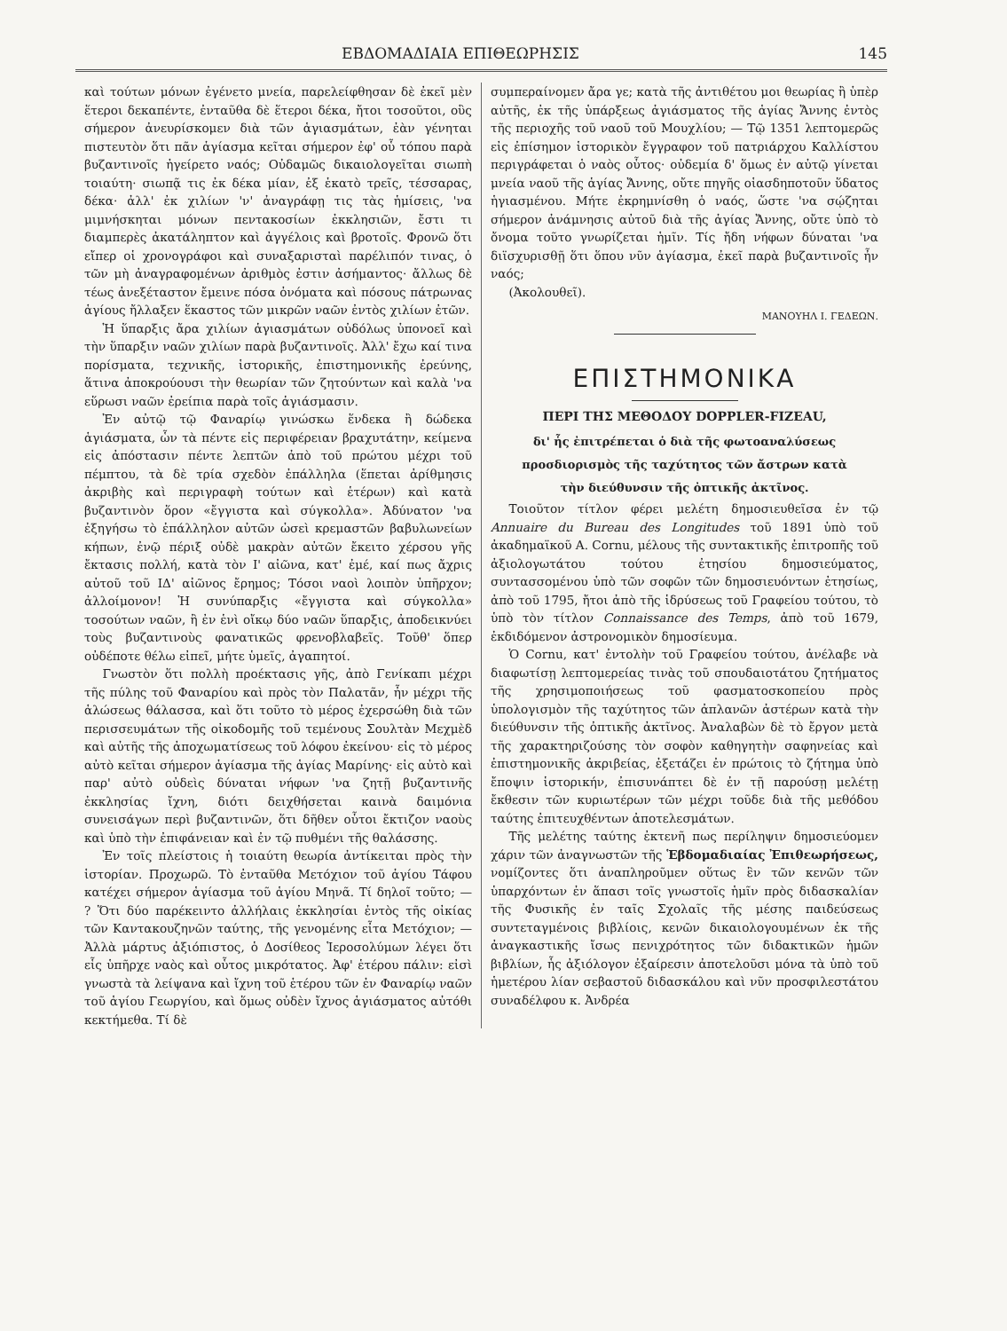ΕΒΔΟΜΑΔΙΑΙΑ ΕΠΙΘΕΩΡΗΣΙΣ 145
καὶ τούτων μόνων ἐγένετο μνεία, παρελείφθησαν δὲ ἐκεῖ μὲν ἕτεροι δεκαπέντε, ἐνταῦθα δὲ ἕτεροι δέκα, ἤτοι τοσοῦτοι, οὓς σήμερον ἀνευρίσκομεν διὰ τῶν ἁγιασμάτων, ἐὰν γένηται πιστευτὸν ὅτι πᾶν ἁγίασμα κεῖται σήμερον ἐφ' οὗ τόπου παρὰ βυζαντινοῖς ἠγείρετο ναός; Οὐδαμῶς δικαιολογεῖται σιωπὴ τοιαύτη· σιωπᾷ τις ἐκ δέκα μίαν, ἐξ ἑκατὸ τρεῖς, τέσσαρας, δέκα· ἀλλ' ἐκ χιλίων 'ν' ἀναγράφῃ τις τὰς ἡμίσεις, 'να μιμνήσκηται μόνων πεντακοσίων ἐκκλησιῶν, ἔστι τι διαμπερὲς ἀκατάληπτον καὶ ἀγγέλοις καὶ βροτοῖς. Φρονῶ ὅτι εἴπερ οἱ χρονογράφοι καὶ συναξαρισταὶ παρέλιπόν τινας, ὁ τῶν μὴ ἀναγραφομένων ἀριθμὸς ἐστιν ἀσήμαντος· ἄλλως δὲ τέως ἀνεξέταστον ἔμεινε πόσα ὀνόματα καὶ πόσους πάτρωνας ἁγίους ἤλλαξεν ἕκαστος τῶν μικρῶν ναῶν ἐντὸς χιλίων ἐτῶν.
Ἡ ὕπαρξις ἄρα χιλίων ἁγιασμάτων οὐδόλως ὑπονοεῖ καὶ τὴν ὕπαρξιν ναῶν χιλίων παρὰ βυζαντινοῖς. Ἀλλ' ἔχω καί τινα πορίσματα, τεχνικῆς, ἱστορικῆς, ἐπιστημονικῆς ἐρεύνης, ἅτινα ἀποκρούουσι τὴν θεωρίαν τῶν ζητούντων καὶ καλὰ 'να εὕρωσι ναῶν ἐρείπια παρὰ τοῖς ἁγιάσμασιν.
Ἐν αὐτῷ τῷ Φαναρίῳ γινώσκω ἕνδεκα ἢ δώδεκα ἁγιάσματα, ὧν τὰ πέντε εἰς περιφέρειαν βραχυτάτην, κείμενα εἰς ἀπόστασιν πέντε λεπτῶν ἀπὸ τοῦ πρώτου μέχρι τοῦ πέμπτου, τὰ δὲ τρία σχεδὸν ἐπάλληλα (ἕπεται ἀρίθμησις ἀκριβὴς καὶ περιγραφὴ τούτων καὶ ἑτέρων) καὶ κατὰ βυζαντινὸν ὅρον «ἔγγιστα καὶ σύγκολλα». Ἀδύνατον 'να ἐξηγήσω τὸ ἐπάλληλον αὐτῶν ὡσεὶ κρεμαστῶν βαβυλωνείων κήπων, ἐνῷ πέριξ οὐδὲ μακρὰν αὐτῶν ἔκειτο χέρσου γῆς ἔκτασις πολλή, κατὰ τὸν Ι' αἰῶνα, κατ' ἐμέ, καί πως ἄχρις αὐτοῦ τοῦ ΙΔ' αἰῶνος ἔρημος; Τόσοι ναοὶ λοιπὸν ὑπῆρχον; ἀλλοίμονον! Ἡ συνύπαρξις «ἔγγιστα καὶ σύγκολλα» τοσούτων ναῶν, ἢ ἐν ἑνὶ οἴκῳ δύο ναῶν ὕπαρξις, ἀποδεικνύει τοὺς βυζαντινοὺς φανατικῶς φρενοβλαβεῖς. Τοῦθ' ὅπερ οὐδέποτε θέλω εἰπεῖ, μήτε ὑμεῖς, ἀγαπητοί.
Γνωστὸν ὅτι πολλὴ προέκτασις γῆς, ἀπὸ Γενίκαπι μέχρι τῆς πύλης τοῦ Φαναρίου καὶ πρὸς τὸν Παλατᾶν, ἦν μέχρι τῆς ἁλώσεως θάλασσα, καὶ ὅτι τοῦτο τὸ μέρος ἐχερσώθη διὰ τῶν περισσευμάτων τῆς οἰκοδομῆς τοῦ τεμένους Σουλτὰν Μεχμὲδ καὶ αὐτῆς τῆς ἀποχωματίσεως τοῦ λόφου ἐκείνου· εἰς τὸ μέρος αὐτὸ κεῖται σήμερον ἁγίασμα τῆς ἁγίας Μαρίνης· εἰς αὐτὸ καὶ παρ' αὐτὸ οὐδεὶς δύναται νήφων 'να ζητῇ βυζαντινῆς ἐκκλησίας ἴχνη, διότι δειχθήσεται καινὰ δαιμόνια συνεισάγων περὶ βυζαντινῶν, ὅτι δῆθεν οὗτοι ἔκτιζον ναοὺς καὶ ὑπὸ τὴν ἐπιφάνειαν καὶ ἐν τῷ πυθμένι τῆς θαλάσσης.
Ἐν τοῖς πλείστοις ἡ τοιαύτη θεωρία ἀντίκειται πρὸς τὴν ἱστορίαν. Προχωρῶ. Τὸ ἐνταῦθα Μετόχιον τοῦ ἁγίου Τάφου κατέχει σήμερον ἁγίασμα τοῦ ἁγίου Μηνᾶ. Τί δηλοῖ τοῦτο; — ? Ὅτι δύο παρέκειντο ἀλλήλαις ἐκκλησίαι ἐντὸς τῆς οἰκίας τῶν Καντακουζηνῶν ταύτης, τῆς γενομένης εἶτα Μετόχιον; — Ἀλλὰ μάρτυς ἀξιόπιστος, ὁ Δοσίθεος Ἱεροσολύμων λέγει ὅτι εἷς ὑπῆρχε ναὸς καὶ οὗτος μικρότατος. Ἀφ' ἑτέρου πάλιν: εἰσὶ γνωστὰ τὰ λείψανα καὶ ἴχνη τοῦ ἑτέρου τῶν ἐν Φαναρίῳ ναῶν τοῦ ἁγίου Γεωργίου, καὶ ὅμως οὐδὲν ἴχνος ἁγιάσματος αὐτόθι κεκτήμεθα. Τί δὲ
συμπεραίνομεν ἄρα γε; κατὰ τῆς ἀντιθέτου μοι θεωρίας ἢ ὑπὲρ αὐτῆς, ἐκ τῆς ὑπάρξεως ἁγιάσματος τῆς ἁγίας Ἄννης ἐντὸς τῆς περιοχῆς τοῦ ναοῦ τοῦ Μουχλίου; — Τῷ 1351 λεπτομερῶς εἰς ἐπίσημον ἱστορικὸν ἔγγραφον τοῦ πατριάρχου Καλλίστου περιγράφεται ὁ ναὸς οὗτος· οὐδεμία δ' ὅμως ἐν αὐτῷ γίνεται μνεία ναοῦ τῆς ἁγίας Ἄννης, οὔτε πηγῆς οἱασδηποτοῦν ὕδατος ἡγιασμένου. Μήτε ἐκρημνίσθη ὁ ναός, ὥστε 'να σῴζηται σήμερον ἀνάμνησις αὐτοῦ διὰ τῆς ἁγίας Ἄννης, οὔτε ὑπὸ τὸ ὄνομα τοῦτο γνωρίζεται ἡμῖν. Τίς ἤδη νήφων δύναται 'να διϊσχυρισθῇ ὅτι ὅπου νῦν ἁγίασμα, ἐκεῖ παρὰ βυζαντινοῖς ἦν ναός;
(Ἀκολουθεῖ).
ΜΑΝΟΥΗΛ Ι. ΓΕΔΕΩΝ.
ΕΠΙΣΤΗΜΟΝΙΚΑ
ΠΕΡΙ ΤΗΣ ΜΕΘΟΔΟΥ DOPPLER-FIZEAU,
δι' ἧς ἐπιτρέπεται ὁ διὰ τῆς φωτοαναλύσεως
προσδιορισμὸς τῆς ταχύτητος τῶν ἄστρων κατὰ
τὴν διεύθυνσιν τῆς ὀπτικῆς ἀκτῖνος.
Τοιοῦτον τίτλον φέρει μελέτη δημοσιευθεῖσα ἐν τῷ Annuaire du Bureau des Longitudes τοῦ 1891 ὑπὸ τοῦ ἀκαδημαϊκοῦ Α. Cornu, μέλους τῆς συντακτικῆς ἐπιτροπῆς τοῦ ἀξιολογωτάτου τούτου ἐτησίου δημοσιεύματος, συντασσομένου ὑπὸ τῶν σοφῶν τῶν δημοσιευόντων ἐτησίως, ἀπὸ τοῦ 1795, ἤτοι ἀπὸ τῆς ἱδρύσεως τοῦ Γραφείου τούτου, τὸ ὑπὸ τὸν τίτλον Connaissance des Temps, ἀπὸ τοῦ 1679, ἐκδιδόμενον ἀστρονομικὸν δημοσίευμα.
Ὁ Cornu, κατ' ἐντολὴν τοῦ Γραφείου τούτου, ἀνέλαβε νὰ διαφωτίσῃ λεπτομερείας τινὰς τοῦ σπουδαιοτάτου ζητήματος τῆς χρησιμοποιήσεως τοῦ φασματοσκοπείου πρὸς ὑπολογισμὸν τῆς ταχύτητος τῶν ἀπλανῶν ἀστέρων κατὰ τὴν διεύθυνσιν τῆς ὀπτικῆς ἀκτῖνος. Ἀναλαβὼν δὲ τὸ ἔργον μετὰ τῆς χαρακτηριζούσης τὸν σοφὸν καθηγητὴν σαφηνείας καὶ ἐπιστημονικῆς ἀκριβείας, ἐξετάζει ἐν πρώτοις τὸ ζήτημα ὑπὸ ἔποψιν ἱστορικήν, ἐπισυνάπτει δὲ ἐν τῇ παρούσῃ μελέτῃ ἔκθεσιν τῶν κυριωτέρων τῶν μέχρι τοῦδε διὰ τῆς μεθόδου ταύτης ἐπιτευχθέντων ἀποτελεσμάτων.
Τῆς μελέτης ταύτης ἐκτενῆ πως περίληψιν δημοσιεύομεν χάριν τῶν ἀναγνωστῶν τῆς Ἑβδομαδιαίας Ἐπιθεωρήσεως, νομίζοντες ὅτι ἀναπληροῦμεν οὕτως ἓν τῶν κενῶν τῶν ὑπαρχόντων ἐν ἅπασι τοῖς γνωστοῖς ἡμῖν πρὸς διδασκαλίαν τῆς Φυσικῆς ἐν ταῖς Σχολαῖς τῆς μέσης παιδεύσεως συντεταγμένοις βιβλίοις, κενῶν δικαιολογουμένων ἐκ τῆς ἀναγκαστικῆς ἴσως πενιχρότητος τῶν διδακτικῶν ἡμῶν βιβλίων, ἧς ἀξιόλογον ἐξαίρεσιν ἀποτελοῦσι μόνα τὰ ὑπὸ τοῦ ἡμετέρου λίαν σεβαστοῦ διδασκάλου καὶ νῦν προσφιλεστάτου συναδέλφου κ. Ἀνδρέα